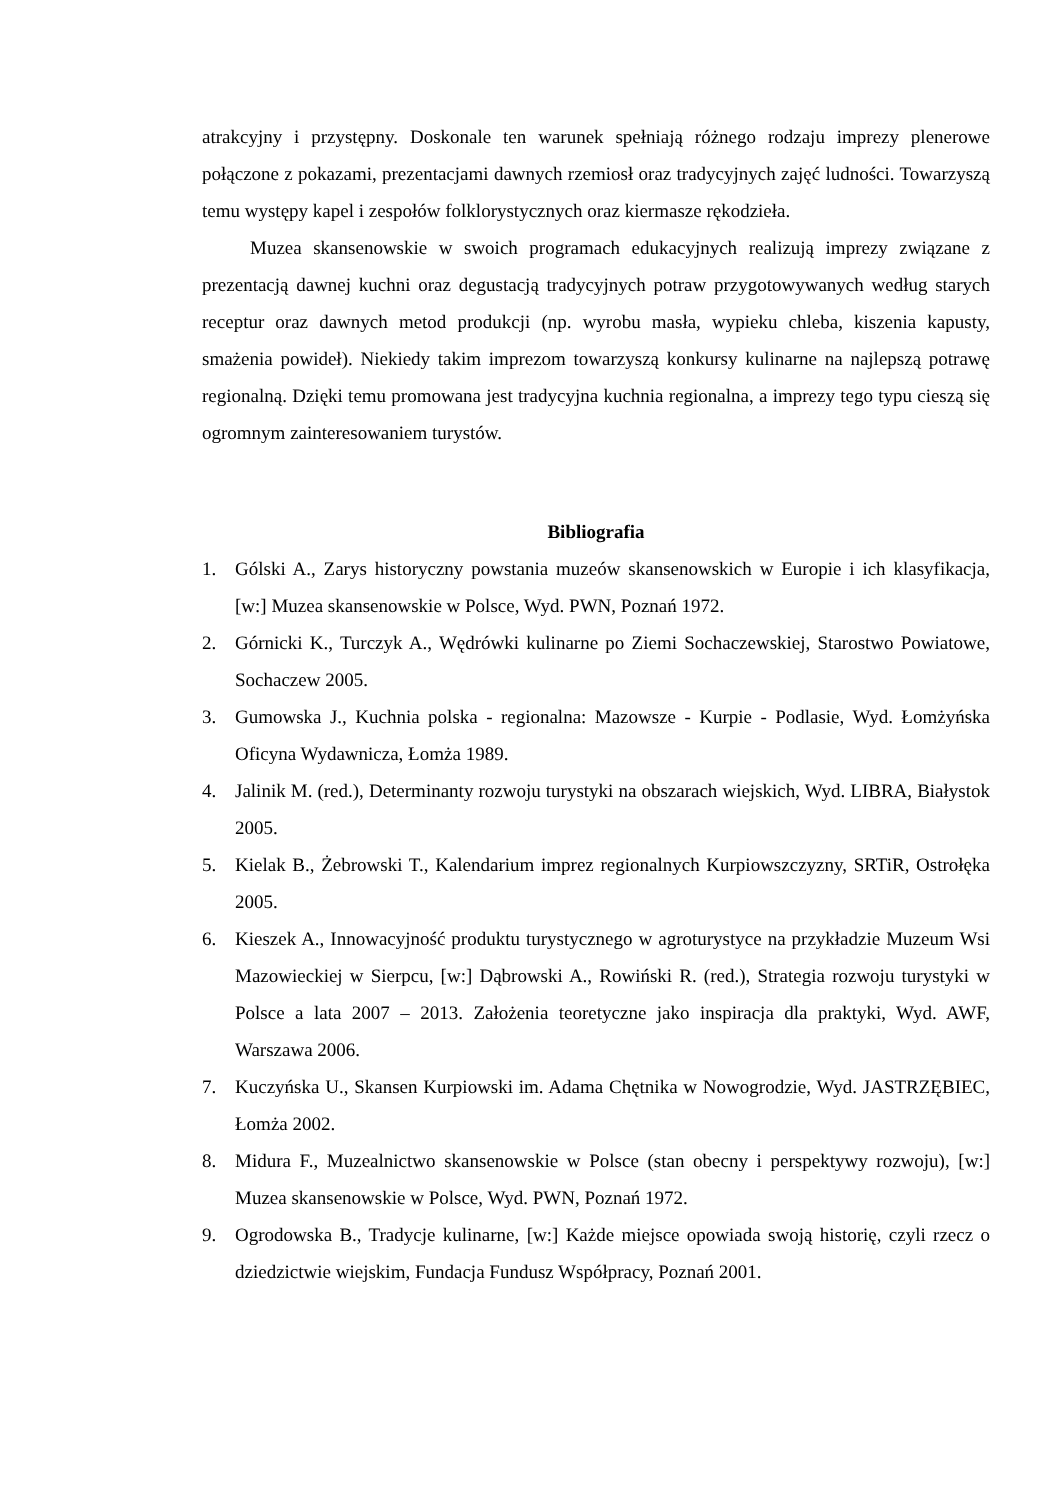atrakcyjny i przystępny. Doskonale ten warunek spełniają różnego rodzaju imprezy plenerowe połączone z pokazami, prezentacjami dawnych rzemiosł oraz tradycyjnych zajęć ludności. Towarzyszą temu występy kapel i zespołów folklorystycznych oraz kiermasze rękodzieła.
Muzea skansenowskie w swoich programach edukacyjnych realizują imprezy związane z prezentacją dawnej kuchni oraz degustacją tradycyjnych potraw przygotowywanych według starych receptur oraz dawnych metod produkcji (np. wyrobu masła, wypieku chleba, kiszenia kapusty, smażenia powideł). Niekiedy takim imprezom towarzyszą konkursy kulinarne na najlepszą potrawę regionalną. Dzięki temu promowana jest tradycyjna kuchnia regionalna, a imprezy tego typu cieszą się ogromnym zainteresowaniem turystów.
Bibliografia
1. Gólski A., Zarys historyczny powstania muzeów skansenowskich w Europie i ich klasyfikacja, [w:] Muzea skansenowskie w Polsce, Wyd. PWN, Poznań 1972.
2. Górnicki K., Turczyk A., Wędrówki kulinarne po Ziemi Sochaczewskiej, Starostwo Powiatowe, Sochaczew 2005.
3. Gumowska J., Kuchnia polska - regionalna: Mazowsze - Kurpie - Podlasie, Wyd. Łomżyńska Oficyna Wydawnicza, Łomża 1989.
4. Jalinik M. (red.), Determinanty rozwoju turystyki na obszarach wiejskich, Wyd. LIBRA, Białystok 2005.
5. Kielak B., Żebrowski T., Kalendarium imprez regionalnych Kurpiowszczyzny, SRTiR, Ostrołęka 2005.
6. Kieszek A., Innowacyjność produktu turystycznego w agroturystyce na przykładzie Muzeum Wsi Mazowieckiej w Sierpcu, [w:] Dąbrowski A., Rowiński R. (red.), Strategia rozwoju turystyki w Polsce a lata 2007 – 2013. Założenia teoretyczne jako inspiracja dla praktyki, Wyd. AWF, Warszawa 2006.
7. Kuczyńska U., Skansen Kurpiowski im. Adama Chętnika w Nowogrodzie, Wyd. JASTRZĘBIEC, Łomża 2002.
8. Midura F., Muzealnictwo skansenowskie w Polsce (stan obecny i perspektywy rozwoju), [w:] Muzea skansenowskie w Polsce, Wyd. PWN, Poznań 1972.
9. Ogrodowska B., Tradycje kulinarne, [w:] Każde miejsce opowiada swoją historię, czyli rzecz o dziedzictwie wiejskim, Fundacja Fundusz Współpracy, Poznań 2001.